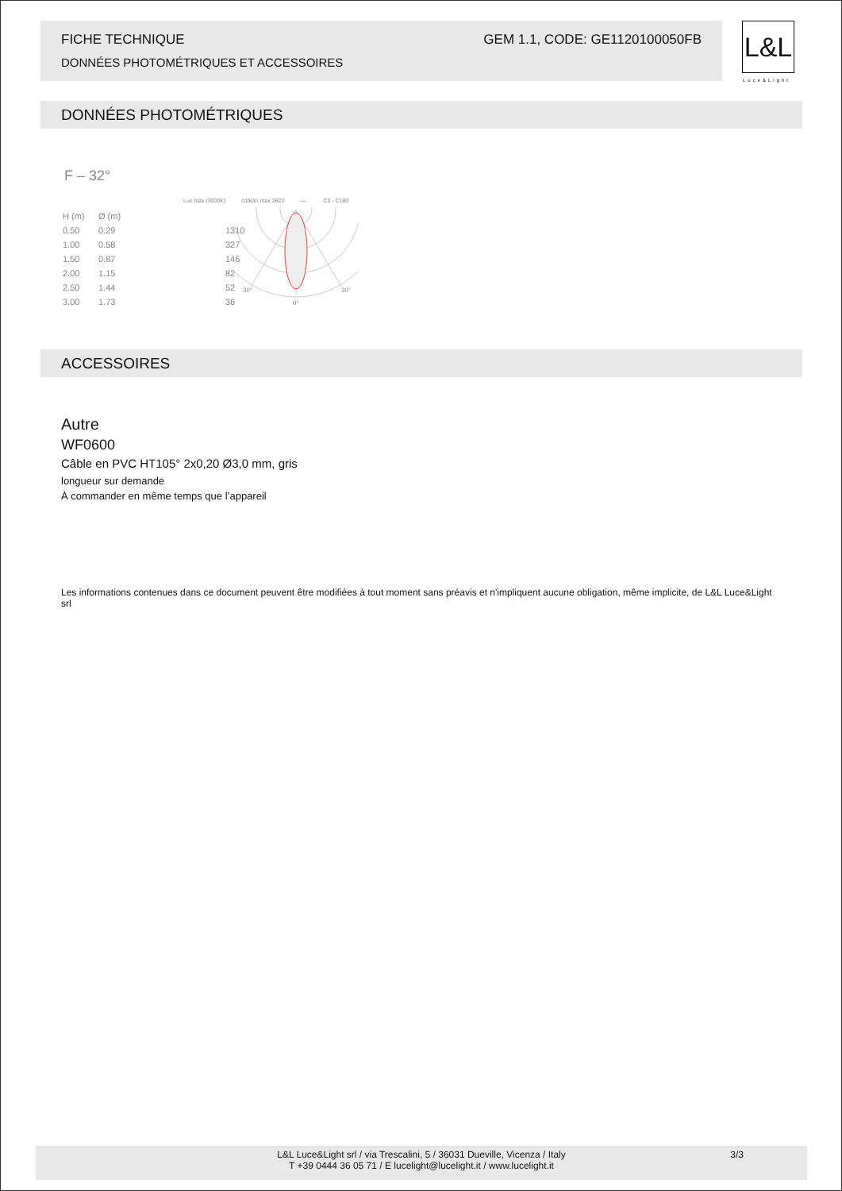FICHE TECHNIQUE GEM 1.1, CODE: GE1120100050FB
DONNÉES PHOTOMÉTRIQUES ET ACCESSOIRES
L&L
Luce&Light
DONNÉES PHOTOMÉTRIQUES
F – 32°
Lux max (3000K) cd/Klm max 2620 — C0 - C180
| H (m) | Ø (m) | |
| --- | --- | --- |
| 0.50 | 0.29 | 1310 |
| 1.00 | 0.58 | 327 |
| 1.50 | 0.87 | 146 |
| 2.00 | 1.15 | 82 |
| 2.50 | 1.44 | 52 |
| 3.00 | 1.73 | 36 |
30°
30°
0°
ACCESSOIRES
Autre
WF0600
Câble en PVC HT105° 2x0,20 Ø3,0 mm, gris
longueur sur demande
À commander en même temps que l’appareil
Les informations contenues dans ce document peuvent être modifiées à tout moment sans préavis et n'impliquent aucune obligation, même implicite, de L&L Luce&Light srl
L&L Luce&Light srl / via Trescalini, 5 / 36031 Dueville, Vicenza / Italy
T +39 0444 36 05 71 / E lucelight@lucelight.it / www.lucelight.it
3/3